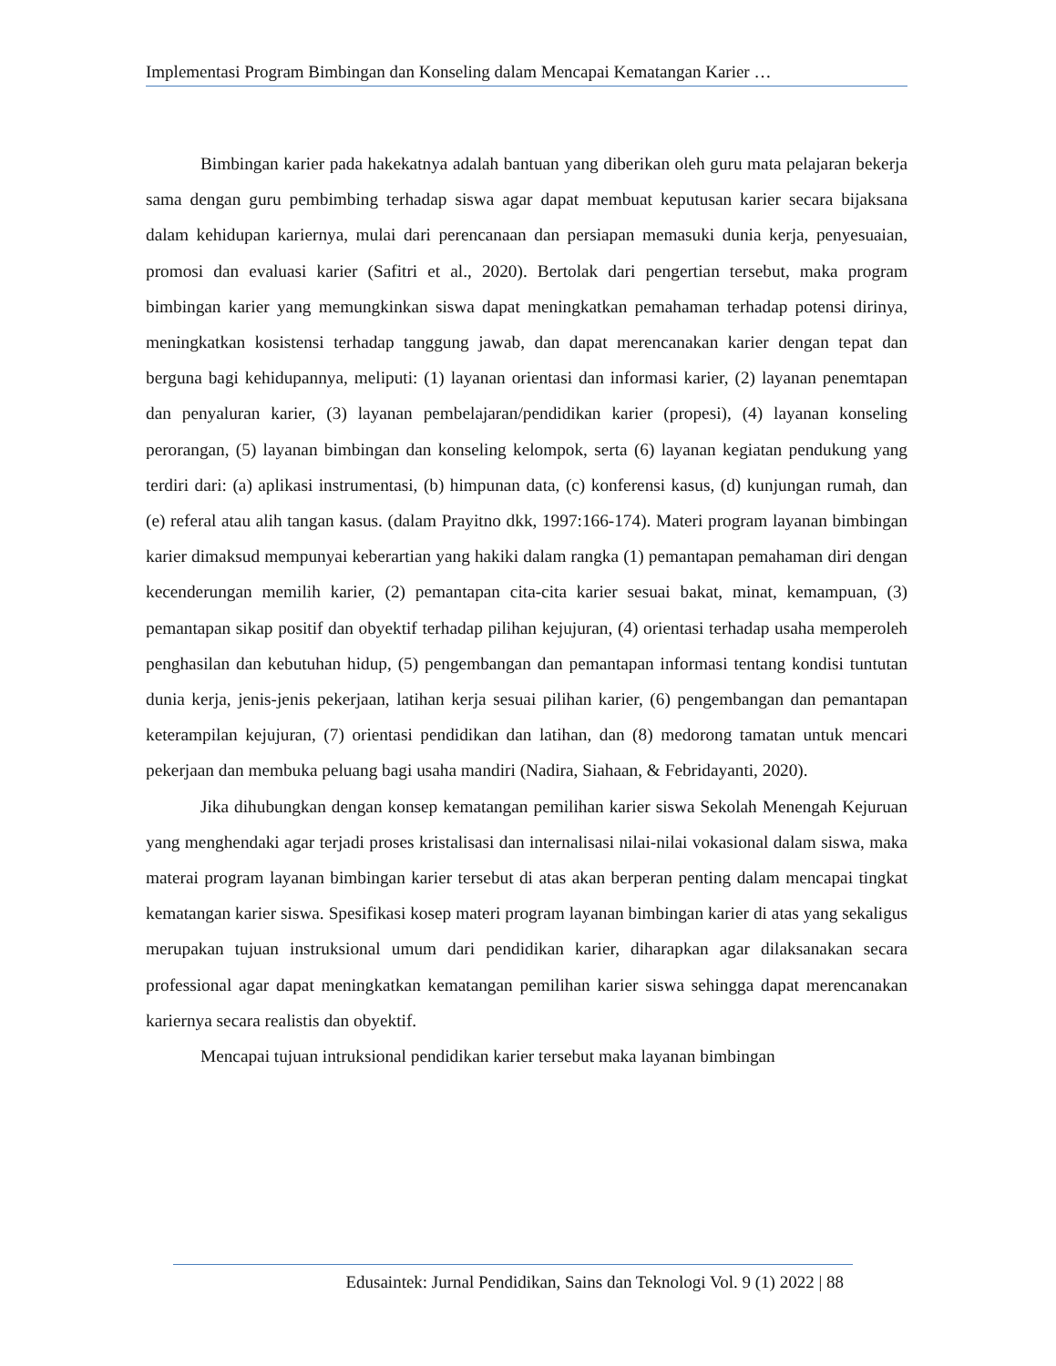Implementasi Program Bimbingan dan Konseling dalam Mencapai Kematangan Karier …
Bimbingan karier pada hakekatnya adalah bantuan yang diberikan oleh guru mata pelajaran bekerja sama dengan guru pembimbing terhadap siswa agar dapat membuat keputusan karier secara bijaksana dalam kehidupan kariernya, mulai dari perencanaan dan persiapan memasuki dunia kerja, penyesuaian, promosi dan evaluasi karier (Safitri et al., 2020). Bertolak dari pengertian tersebut, maka program bimbingan karier yang memungkinkan siswa dapat meningkatkan pemahaman terhadap potensi dirinya, meningkatkan kosistensi terhadap tanggung jawab, dan dapat merencanakan karier dengan tepat dan berguna bagi kehidupannya, meliputi: (1) layanan orientasi dan informasi karier, (2) layanan penemtapan dan penyaluran karier, (3) layanan pembelajaran/pendidikan karier (propesi), (4) layanan konseling perorangan, (5) layanan bimbingan dan konseling kelompok, serta (6) layanan kegiatan pendukung yang terdiri dari: (a) aplikasi instrumentasi, (b) himpunan data, (c) konferensi kasus, (d) kunjungan rumah, dan (e) referal atau alih tangan kasus. (dalam Prayitno dkk, 1997:166-174). Materi program layanan bimbingan karier dimaksud mempunyai keberartian yang hakiki dalam rangka (1) pemantapan pemahaman diri dengan kecenderungan memilih karier, (2) pemantapan cita-cita karier sesuai bakat, minat, kemampuan, (3) pemantapan sikap positif dan obyektif terhadap pilihan kejujuran, (4) orientasi terhadap usaha memperoleh penghasilan dan kebutuhan hidup, (5) pengembangan dan pemantapan informasi tentang kondisi tuntutan dunia kerja, jenis-jenis pekerjaan, latihan kerja sesuai pilihan karier, (6) pengembangan dan pemantapan keterampilan kejujuran, (7) orientasi pendidikan dan latihan, dan (8) medorong tamatan untuk mencari pekerjaan dan membuka peluang bagi usaha mandiri (Nadira, Siahaan, & Febridayanti, 2020).
Jika dihubungkan dengan konsep kematangan pemilihan karier siswa Sekolah Menengah Kejuruan yang menghendaki agar terjadi proses kristalisasi dan internalisasi nilai-nilai vokasional dalam siswa, maka materai program layanan bimbingan karier tersebut di atas akan berperan penting dalam mencapai tingkat kematangan karier siswa. Spesifikasi kosep materi program layanan bimbingan karier di atas yang sekaligus merupakan tujuan instruksional umum dari pendidikan karier, diharapkan agar dilaksanakan secara professional agar dapat meningkatkan kematangan pemilihan karier siswa sehingga dapat merencanakan kariernya secara realistis dan obyektif.
Mencapai tujuan intruksional pendidikan karier tersebut maka layanan bimbingan
Edusaintek: Jurnal Pendidikan, Sains dan Teknologi Vol. 9 (1) 2022 | 88